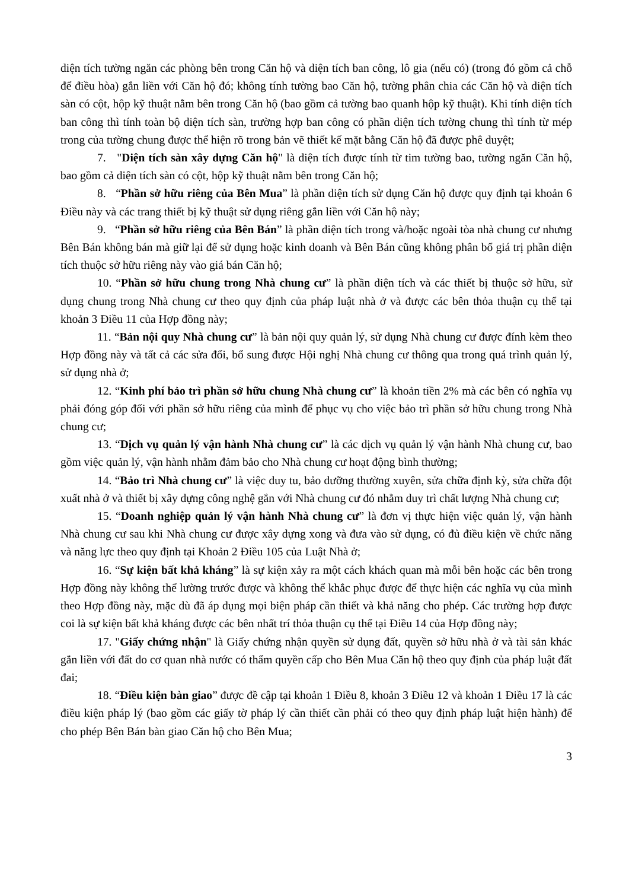diện tích tường ngăn các phòng bên trong Căn hộ và diện tích ban công, lô gia (nếu có) (trong đó gồm cả chỗ để điều hòa) gắn liền với Căn hộ đó; không tính tường bao Căn hộ, tường phân chia các Căn hộ và diện tích sàn có cột, hộp kỹ thuật nằm bên trong Căn hộ (bao gồm cả tường bao quanh hộp kỹ thuật). Khi tính diện tích ban công thì tính toàn bộ diện tích sàn, trường hợp ban công có phần diện tích tường chung thì tính từ mép trong của tường chung được thể hiện rõ trong bản vẽ thiết kế mặt bằng Căn hộ đã được phê duyệt;
7. "Diện tích sàn xây dựng Căn hộ" là diện tích được tính từ tim tường bao, tường ngăn Căn hộ, bao gồm cả diện tích sàn có cột, hộp kỹ thuật nằm bên trong Căn hộ;
8. “Phần sở hữu riêng của Bên Mua” là phần diện tích sử dụng Căn hộ được quy định tại khoản 6 Điều này và các trang thiết bị kỹ thuật sử dụng riêng gắn liền với Căn hộ này;
9. “Phần sở hữu riêng của Bên Bán” là phần diện tích trong và/hoặc ngoài tòa nhà chung cư nhưng Bên Bán không bán mà giữ lại để sử dụng hoặc kinh doanh và Bên Bán cũng không phân bổ giá trị phần diện tích thuộc sở hữu riêng này vào giá bán Căn hộ;
10. “Phần sở hữu chung trong Nhà chung cư” là phần diện tích và các thiết bị thuộc sở hữu, sử dụng chung trong Nhà chung cư theo quy định của pháp luật nhà ở và được các bên thỏa thuận cụ thể tại khoản 3 Điều 11 của Hợp đồng này;
11. “Bản nội quy Nhà chung cư” là bản nội quy quản lý, sử dụng Nhà chung cư được đính kèm theo Hợp đồng này và tất cả các sửa đổi, bổ sung được Hội nghị Nhà chung cư thông qua trong quá trình quản lý, sử dụng nhà ở;
12. “Kinh phí bảo trì phần sở hữu chung Nhà chung cư” là khoản tiền 2% mà các bên có nghĩa vụ phải đóng góp đối với phần sở hữu riêng của mình để phục vụ cho việc bảo trì phần sở hữu chung trong Nhà chung cư;
13. “Dịch vụ quản lý vận hành Nhà chung cư” là các dịch vụ quản lý vận hành Nhà chung cư, bao gồm việc quản lý, vận hành nhằm đảm bảo cho Nhà chung cư hoạt động bình thường;
14. “Bảo trì Nhà chung cư” là việc duy tu, bảo dưỡng thường xuyên, sửa chữa định kỳ, sửa chữa đột xuất nhà ở và thiết bị xây dựng công nghệ gắn với Nhà chung cư đó nhằm duy trì chất lượng Nhà chung cư;
15. “Doanh nghiệp quản lý vận hành Nhà chung cư” là đơn vị thực hiện việc quản lý, vận hành Nhà chung cư sau khi Nhà chung cư được xây dựng xong và đưa vào sử dụng, có đủ điều kiện về chức năng và năng lực theo quy định tại Khoản 2 Điều 105 của Luật Nhà ở;
16. “Sự kiện bất khả kháng” là sự kiện xảy ra một cách khách quan mà mỗi bên hoặc các bên trong Hợp đồng này không thể lường trước được và không thể khắc phục được để thực hiện các nghĩa vụ của mình theo Hợp đồng này, mặc dù đã áp dụng mọi biện pháp cần thiết và khả năng cho phép. Các trường hợp được coi là sự kiện bất khả kháng được các bên nhất trí thỏa thuận cụ thể tại Điều 14 của Hợp đồng này;
17. "Giấy chứng nhận" là Giấy chứng nhận quyền sử dụng đất, quyền sở hữu nhà ở và tài sản khác gắn liền với đất do cơ quan nhà nước có thẩm quyền cấp cho Bên Mua Căn hộ theo quy định của pháp luật đất đai;
18. “Điều kiện bàn giao” được đề cập tại khoản 1 Điều 8, khoản 3 Điều 12 và khoản 1 Điều 17 là các điều kiện pháp lý (bao gồm các giấy tờ pháp lý cần thiết cần phải có theo quy định pháp luật hiện hành) để cho phép Bên Bán bàn giao Căn hộ cho Bên Mua;
3